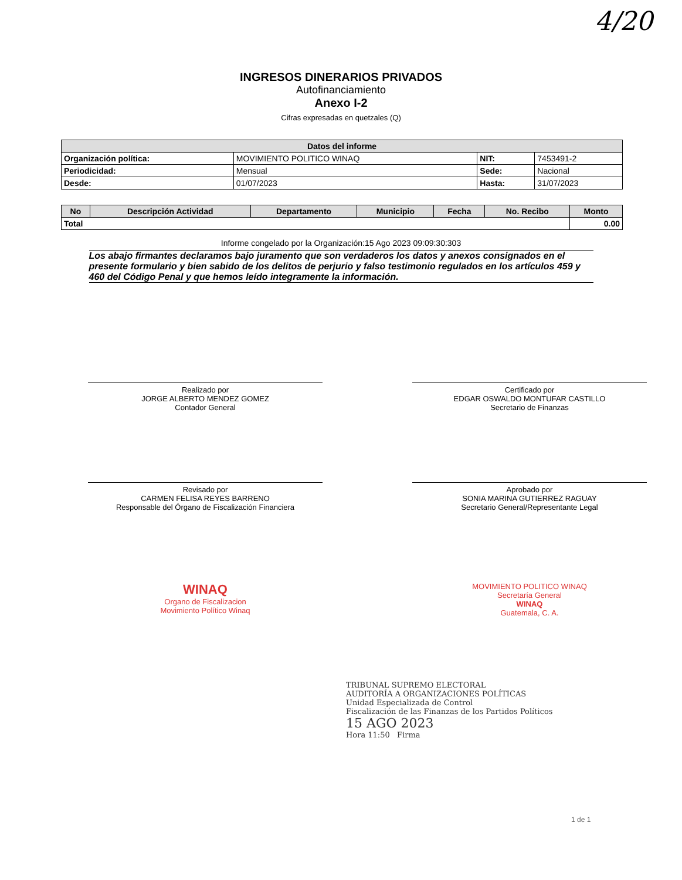4/20
INGRESOS DINERARIOS PRIVADOS
Autofinanciamiento
Anexo I-2
Cifras expresadas en quetzales (Q)
| Datos del informe | | | |
| --- | --- | --- | --- |
| Organización política: | MOVIMIENTO POLITICO WINAQ | NIT: | 7453491-2 |
| Periodicidad: | Mensual | Sede: | Nacional |
| Desde: | 01/07/2023 | Hasta: | 31/07/2023 |
| No | Descripción Actividad | Departamento | Municipio | Fecha | No. Recibo | Monto |
| --- | --- | --- | --- | --- | --- | --- |
| Total | | | | | | 0.00 |
Informe congelado por la Organización:15 Ago 2023 09:09:30:303
Los abajo firmantes declaramos bajo juramento que son verdaderos los datos y anexos consignados en el presente formulario y bien sabido de los delitos de perjurio y falso testimonio regulados en los artículos 459 y 460 del Código Penal y que hemos leído integramente la información.
Realizado por
JORGE ALBERTO MENDEZ GOMEZ
Contador General
Revisado por
CARMEN FELISA REYES BARRENO
Responsable del Órgano de Fiscalización Financiera
WINAQ
Organo de Fiscalizacion
Movimiento Político Winaq
Certificado por
EDGAR OSWALDO MONTUFAR CASTILLO
Secretario de Finanzas
Aprobado por
SONIA MARINA GUTIERREZ RAGUAY
Secretario General/Representante Legal
MOVIMIENTO POLITICO WINAQ
Secretaría General
WINAQ
Guatemala, C. A.
TRIBUNAL SUPREMO ELECTORAL
AUDITORÍA A ORGANIZACIONES POLÍTICAS
Unidad Especializada de Control
Fiscalización de las Finanzas de los Partidos Políticos
15 AGO 2023
Hora 11:50 Firma
1 de 1